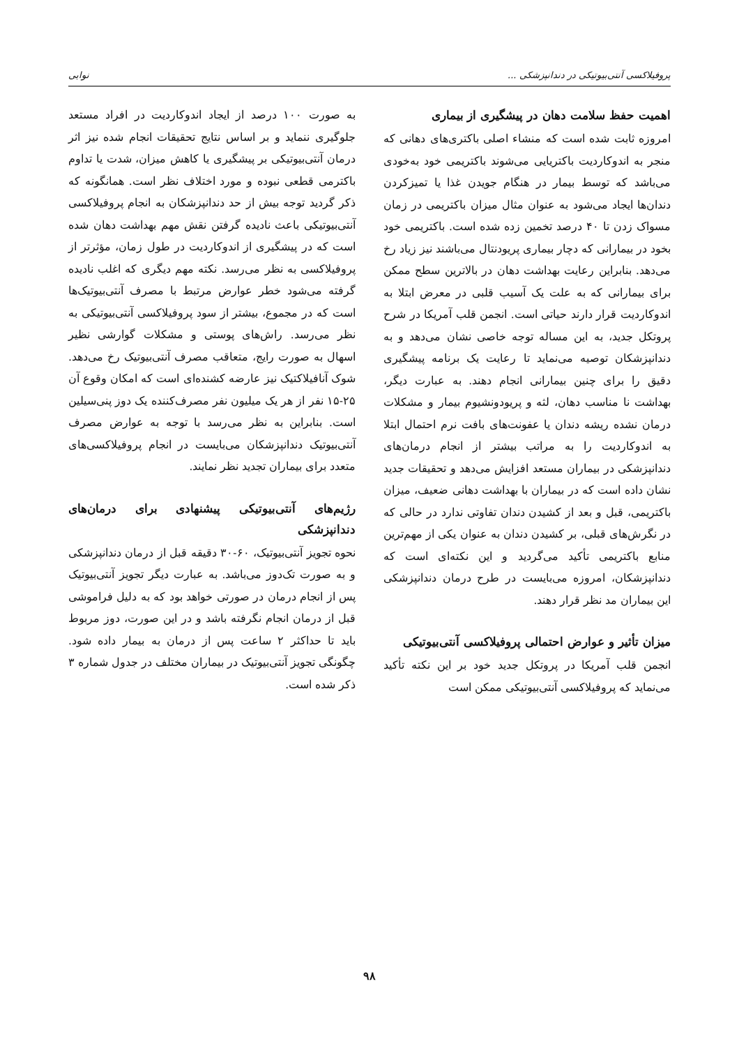پروفیلاکسی آنتی‌بیوتیکی در دندانپزشکی ... نوابی
اهمیت حفظ سلامت دهان در پیشگیری از بیماری
امروزه ثابت شده است که منشاء اصلی باکتری‌های دهانی که منجر به اندوکاردیت باکتریایی می‌شوند باکتریمی خود به‌خودی می‌باشد که توسط بیمار در هنگام جویدن غذا یا تمیزکردن دندان‌ها ایجاد می‌شود به عنوان مثال میزان باکتریمی در زمان مسواک زدن تا ۴۰ درصد تخمین زده شده است. باکتریمی خود بخود در بیمارانی که دچار بیماری پریودنتال می‌باشند نیز زیاد رخ می‌دهد. بنابراین رعایت بهداشت دهان در بالاترین سطح ممکن برای بیمارانی که به علت یک آسیب قلبی در معرض ابتلا به اندوکاردیت قرار دارند حیاتی است. انجمن قلب آمریکا در شرح پروتکل جدید، به این مساله توجه خاصی نشان می‌دهد و به دندانپزشکان توصیه می‌نماید تا رعایت یک برنامه پیشگیری دقیق را برای چنین بیمارانی انجام دهند. به عبارت دیگر، بهداشت نا مناسب دهان، لثه و پریودونشیوم بیمار و مشکلات درمان نشده ریشه دندان یا عفونت‌های بافت نرم احتمال ابتلا به اندوکاردیت را به مراتب بیشتر از انجام درمان‌های دندانپزشکی در بیماران مستعد افزایش می‌دهد و تحقیقات جدید نشان داده است که در بیماران با بهداشت دهانی ضعیف، میزان باکتریمی، قبل و بعد از کشیدن دندان تفاوتی ندارد در حالی که در نگرش‌های قبلی، بر کشیدن دندان به عنوان یکی از مهم‌ترین منابع باکتریمی تأکید می‌گردید و این نکته‌ای است که دندانپزشکان، امروزه می‌بایست در طرح درمان دندانپزشکی این بیماران مد نظر قرار دهند.
میزان تأثیر و عوارض احتمالی پروفیلاکسی آنتی‌بیوتیکی
انجمن قلب آمریکا در پروتکل جدید خود بر این نکته تأکید می‌نماید که پروفیلاکسی آنتی‌بیوتیکی ممکن است
به صورت ۱۰۰ درصد از ایجاد اندوکاردیت در افراد مستعد جلوگیری ننماید و بر اساس نتایج تحقیقات انجام شده نیز اثر درمان آنتی‌بیوتیکی بر پیشگیری یا کاهش میزان، شدت یا تداوم باکترمی قطعی نبوده و مورد اختلاف نظر است. همانگونه که ذکر گردید توجه بیش از حد دندانپزشکان به انجام پروفیلاکسی آنتی‌بیوتیکی باعث نادیده گرفتن نقش مهم بهداشت دهان شده است که در پیشگیری از اندوکاردیت در طول زمان، مؤثرتر از پروفیلاکسی به نظر می‌رسد. نکته مهم دیگری که اغلب نادیده گرفته می‌شود خطر عوارض مرتبط با مصرف آنتی‌بیوتیک‌ها است که در مجموع، بیشتر از سود پروفیلاکسی آنتی‌بیوتیکی به نظر می‌رسد. راش‌های پوستی و مشکلات گوارشی نظیر اسهال به صورت رایج، متعاقب مصرف آنتی‌بیوتیک رخ می‌دهد. شوک آنافیلاکتیک نیز عارضه کشنده‌ای است که امکان وقوع آن ۲۵-۱۵ نفر از هر یک میلیون نفر مصرف‌کننده یک دوز پنی‌سیلین است. بنابراین به نظر می‌رسد با توجه به عوارض مصرف آنتی‌بیوتیک دندانپزشکان می‌بایست در انجام پروفیلاکسی‌های متعدد برای بیماران تجدید نظر نمایند.
رژیم‌های آنتی‌بیوتیکی پیشنهادی برای درمان‌های دندانپزشکی
نحوه تجویز آنتی‌بیوتیک، ۶۰-۳۰ دقیقه قبل از درمان دندانپزشکی و به صورت تک‌دوز می‌باشد. به عبارت دیگر تجویز آنتی‌بیوتیک پس از انجام درمان در صورتی خواهد بود که به دلیل فراموشی قبل از درمان انجام نگرفته باشد و در این صورت، دوز مربوط باید تا حداکثر ۲ ساعت پس از درمان به بیمار داده شود. چگونگی تجویز آنتی‌بیوتیک در بیماران مختلف در جدول شماره ۳ ذکر شده است.
۹۸